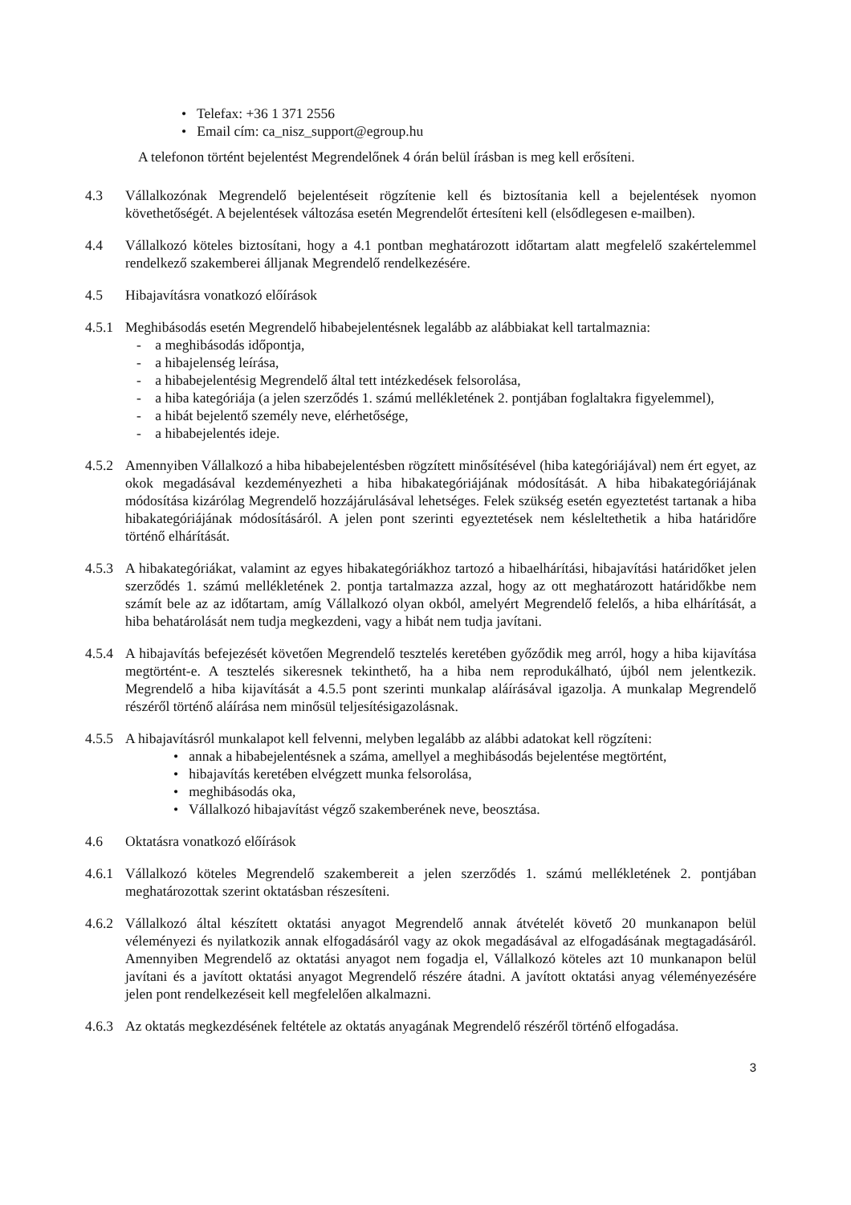• Telefax: +36 1 371 2556
• Email cím: ca_nisz_support@egroup.hu
A telefonon történt bejelentést Megrendelőnek 4 órán belül írásban is meg kell erősíteni.
4.3 Vállalkozónak Megrendelő bejelentéseit rögzítenie kell és biztosítania kell a bejelentések nyomon követhetőségét. A bejelentések változása esetén Megrendelőt értesíteni kell (elsődlegesen e-mailben).
4.4 Vállalkozó köteles biztosítani, hogy a 4.1 pontban meghatározott időtartam alatt megfelelő szakértelemmel rendelkező szakemberei álljanak Megrendelő rendelkezésére.
4.5 Hibajavításra vonatkozó előírások
4.5.1
Meghibásodás esetén Megrendelő hibabejelentésnek legalább az alábbiakat kell tartalmaznia:
- a meghibásodás időpontja,
- a hibajelenség leírása,
- a hibabejelentésig Megrendelő által tett intézkedések felsorolása,
- a hiba kategóriája (a jelen szerződés 1. számú mellékletének 2. pontjában foglaltakra figyelemmel),
- a hibát bejelentő személy neve, elérhetősége,
- a hibabejelentés ideje.
4.5.2
Amennyiben Vállalkozó a hiba hibabejelentésben rögzített minősítésével (hiba kategóriájával) nem ért egyet, az okok megadásával kezdeményezheti a hiba hibakategóriájának módosítását. A hiba hibakategóriájának módosítása kizárólag Megrendelő hozzájárulásával lehetséges. Felek szükség esetén egyeztetést tartanak a hiba hibakategóriájának módosításáról. A jelen pont szerinti egyeztetések nem késleltethetik a hiba határidőre történő elhárítását.
4.5.3
A hibakategóriákat, valamint az egyes hibakategóriákhoz tartozó a hibaelhárítási, hibajavítási határidőket jelen szerződés 1. számú mellékletének 2. pontja tartalmazza azzal, hogy az ott meghatározott határidőkbe nem számít bele az az időtartam, amíg Vállalkozó olyan okból, amelyért Megrendelő felelős, a hiba elhárítását, a hiba behatárolását nem tudja megkezdeni, vagy a hibát nem tudja javítani.
4.5.4
A hibajavítás befejezését követően Megrendelő tesztelés keretében győződik meg arról, hogy a hiba kijavítása megtörtént-e. A tesztelés sikeresnek tekinthető, ha a hiba nem reprodukálható, újból nem jelentkezik. Megrendelő a hiba kijavítását a 4.5.5 pont szerinti munkalap aláírásával igazolja. A munkalap Megrendelő részéről történő aláírása nem minősül teljesítésigazolásnak.
4.5.5
A hibajavításról munkalapot kell felvenni, melyben legalább az alábbi adatokat kell rögzíteni:
• annak a hibabejelentésnek a száma, amellyel a meghibásodás bejelentése megtörtént,
• hibajavítás keretében elvégzett munka felsorolása,
• meghibásodás oka,
• Vállalkozó hibajavítást végző szakemberének neve, beosztása.
4.6 Oktatásra vonatkozó előírások
4.6.1
Vállalkozó köteles Megrendelő szakembereit a jelen szerződés 1. számú mellékletének 2. pontjában meghatározottak szerint oktatásban részesíteni.
4.6.2
Vállalkozó által készített oktatási anyagot Megrendelő annak átvételét követő 20 munkanapon belül véleményezi és nyilatkozik annak elfogadásáról vagy az okok megadásával az elfogadásának megtagadásáról. Amennyiben Megrendelő az oktatási anyagot nem fogadja el, Vállalkozó köteles azt 10 munkanapon belül javítani és a javított oktatási anyagot Megrendelő részére átadni. A javított oktatási anyag véleményezésére jelen pont rendelkezéseit kell megfelelően alkalmazni.
4.6.3
Az oktatás megkezdésének feltétele az oktatás anyagának Megrendelő részéről történő elfogadása.
3